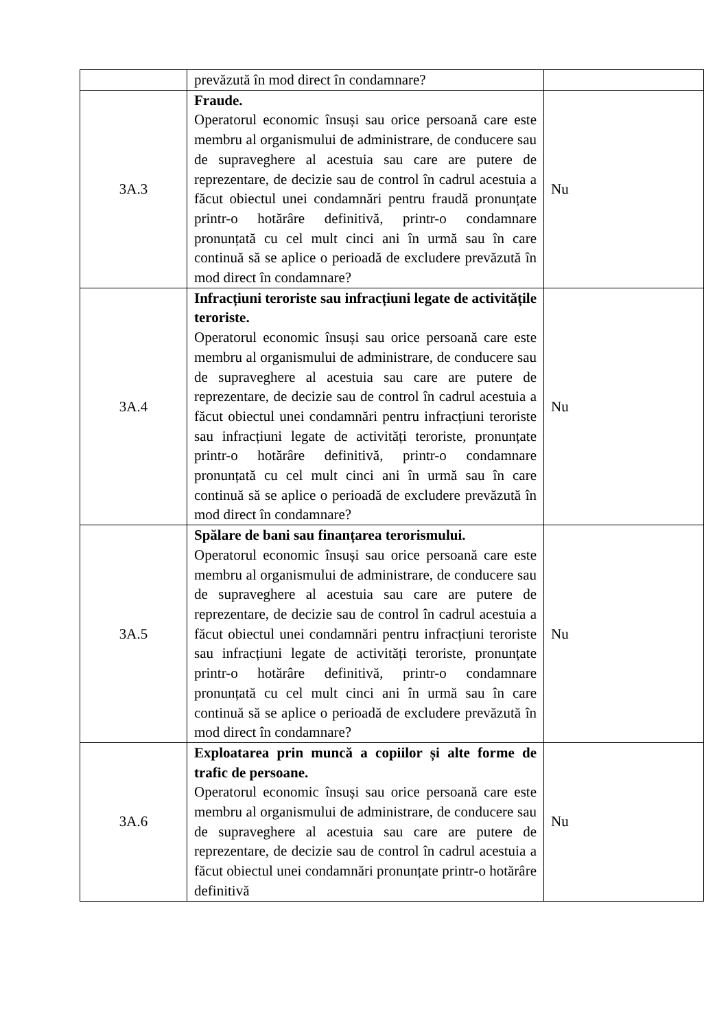| | prevăzută în mod direct în condamnare? | |
| 3A.3 | Fraude. Operatorul economic însuși sau orice persoană care este membru al organismului de administrare, de conducere sau de supraveghere al acestuia sau care are putere de reprezentare, de decizie sau de control în cadrul acestuia a făcut obiectul unei condamnări pentru fraudă pronunțate printr-o hotărâre definitivă, printr-o condamnare pronunțată cu cel mult cinci ani în urmă sau în care continuă să se aplice o perioadă de excludere prevăzută în mod direct în condamnare? | Nu |
| 3A.4 | Infracțiuni teroriste sau infracțiuni legate de activitățile teroriste. Operatorul economic însuși sau orice persoană care este membru al organismului de administrare, de conducere sau de supraveghere al acestuia sau care are putere de reprezentare, de decizie sau de control în cadrul acestuia a făcut obiectul unei condamnări pentru infracțiuni teroriste sau infracțiuni legate de activități teroriste, pronunțate printr-o hotărâre definitivă, printr-o condamnare pronunțată cu cel mult cinci ani în urmă sau în care continuă să se aplice o perioadă de excludere prevăzută în mod direct în condamnare? | Nu |
| 3A.5 | Spălare de bani sau finanțarea terorismului. Operatorul economic însuși sau orice persoană care este membru al organismului de administrare, de conducere sau de supraveghere al acestuia sau care are putere de reprezentare, de decizie sau de control în cadrul acestuia a făcut obiectul unei condamnări pentru infracțiuni teroriste sau infracțiuni legate de activități teroriste, pronunțate printr-o hotărâre definitivă, printr-o condamnare pronunțată cu cel mult cinci ani în urmă sau în care continuă să se aplice o perioadă de excludere prevăzută în mod direct în condamnare? | Nu |
| 3A.6 | Exploatarea prin muncă a copiilor și alte forme de trafic de persoane. Operatorul economic însuși sau orice persoană care este membru al organismului de administrare, de conducere sau de supraveghere al acestuia sau care are putere de reprezentare, de decizie sau de control în cadrul acestuia a făcut obiectul unei condamnări pronunțate printr-o hotărâre definitivă | Nu |